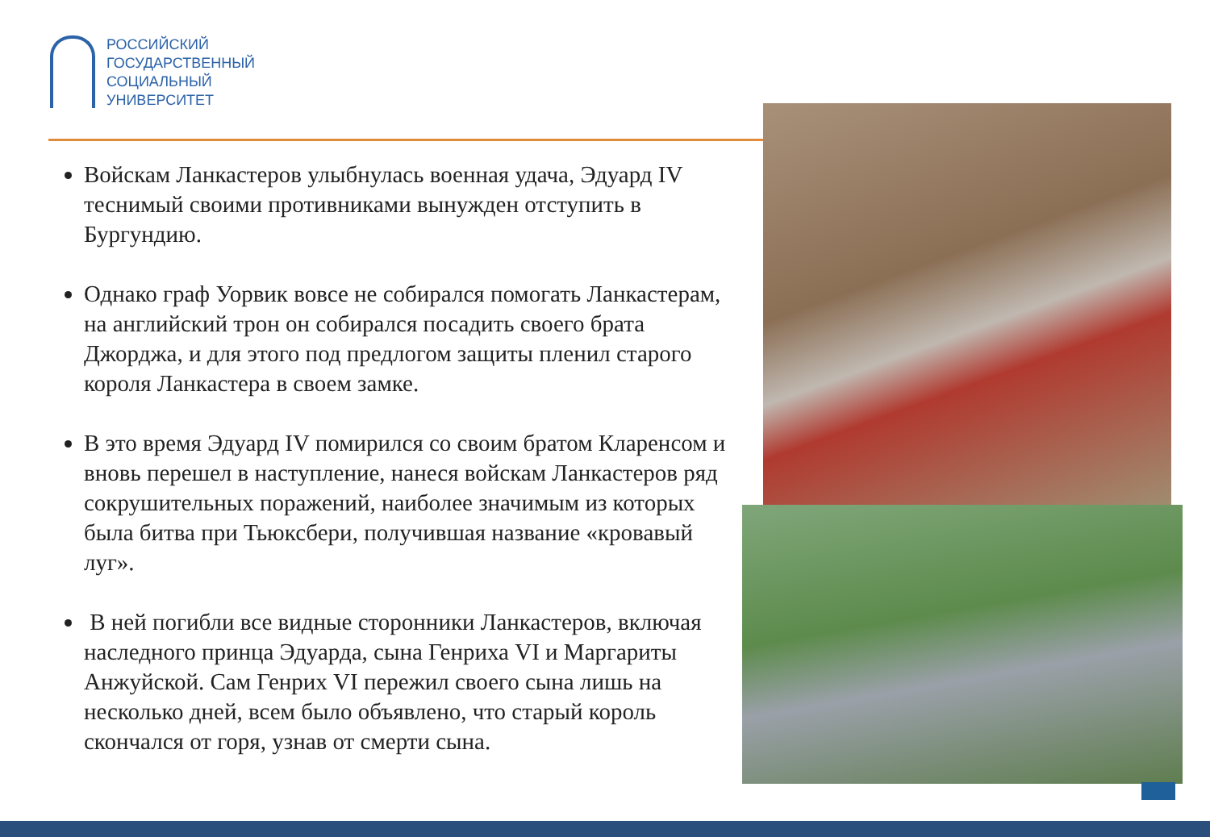РОССИЙСКИЙ
ГОСУДАРСТВЕННЫЙ
СОЦИАЛЬНЫЙ
УНИВЕРСИТЕТ
Войскам Ланкастеров улыбнулась военная удача, Эдуард IV теснимый своими противниками вынужден отступить в Бургундию.
Однако граф Уорвик вовсе не собирался помогать Ланкастерам, на английский трон он собирался посадить своего брата Джорджа, и для этого под предлогом защиты пленил старого короля Ланкастера в своем замке.
В это время Эдуард IV помирился со своим братом Кларенсом и вновь перешел в наступление, нанеся войскам Ланкастеров ряд сокрушительных поражений, наиболее значимым из которых была битва при Тьюксбери, получившая название «кровавый луг».
В ней погибли все видные сторонники Ланкастеров, включая наследного принца Эдуарда, сына Генриха VI и Маргариты Анжуйской. Сам Генрих VI пережил своего сына лишь на несколько дней, всем было объявлено, что старый король скончался от горя, узнав от смерти сына.